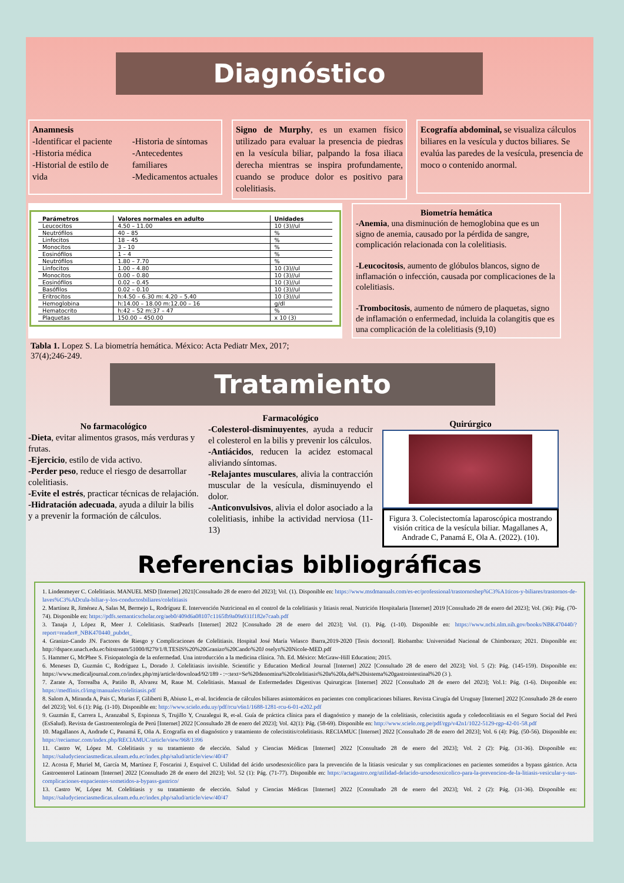Diagnóstico
Anamnesis
-Identificar el paciente
-Historia médica
-Historial de estilo de vida
-Historia de síntomas
-Antecedentes familiares
-Medicamentos actuales
Signo de Murphy, es un examen físico utilizado para evaluar la presencia de piedras en la vesícula biliar, palpando la fosa iliaca derecha mientras se inspira profundamente, cuando se produce dolor es positivo para colelitiasis.
Ecografía abdominal, se visualiza cálculos biliares en la vesícula y ductos biliares. Se evalúa las paredes de la vesícula, presencia de moco o contenido anormal.
| Parámetros | Valores normales en adulto | Unidades |
| --- | --- | --- |
| Leucocitos | 4.50 – 11.00 | 10 (3)//ul |
| Neutrófilos | 40 – 85 | % |
| Linfocitos | 18 – 45 | % |
| Monocitos | 3 – 10 | % |
| Eosinófilos | 1 – 4 | % |
| Neutrófilos | 1.80 – 7.70 | % |
| Linfocitos | 1.00 – 4.80 | 10 (3)//ul |
| Monocitos | 0.00 – 0.80 | 10 (3)//ul |
| Eosinófilos | 0.02 – 0.45 | 10 (3)//ul |
| Basófilos | 0.02 – 0.10 | 10 (3)//ul |
| Eritrocitos | h:4.50 – 6.30 m: 4.20 – 5.40 | 10 (3)//ul |
| Hemoglobina | h:14.00 – 18.00 m:12.00 – 16 | g/dl |
| Hematocrito | h:42 – 52 m:37 – 47 | % |
| Plaquetas | 150.00 – 450.00 | x 10 (3) |
Biometría hemática
-Anemia, una disminución de hemoglobina que es un signo de anemia, causado por la pérdida de sangre, complicación relacionada con la colelitiasis.
-Leucocitosis, aumento de glóbulos blancos, signo de inflamación o infección, causada por complicaciones de la colelitiasis.
-Trombocitosis, aumento de número de plaquetas, signo de inflamación o enfermedad, incluida la colangitis que es una complicación de la colelitiasis (9,10)
Tabla 1. Lopez S. La biometría hemática. México: Acta Pediatr Mex, 2017; 37(4);246-249.
Tratamiento
No farmacológico
-Dieta, evitar alimentos grasos, más verduras y frutas.
-Ejercicio, estilo de vida activo.
-Perder peso, reduce el riesgo de desarrollar colelitiasis.
-Evite el estrés, practicar técnicas de relajación.
-Hidratación adecuada, ayuda a diluir la bilis y a prevenir la formación de cálculos.
Farmacológico
-Colesterol-disminuyentes, ayuda a reducir el colesterol en la bilis y prevenir los cálculos.
-Antiácidos, reducen la acidez estomacal aliviando síntomas.
-Relajantes musculares, alivia la contracción muscular de la vesícula, disminuyendo el dolor.
-Anticonvulsivos, alivia el dolor asociado a la colelitiasis, inhibe la actividad nerviosa (11-13)
Quirúrgico
Figura 3. Colecistectomía laparoscópica mostrando visión critica de la vesícula biliar. Magallanes A, Andrade C, Panamá E, Ola A. (2022). (10).
Referencias bibliográficas
1. Lindenmeyer C. Colelitiasis. MANUEL MSD [Internet] 2021[Consultado 28 de enero del 2023]; Vol. (1). Disponible en: https://www.msdmanuals.com/es-ec/professional/trastornoshep%C3%A1ticos-y-biliares/trastornos-de-laves%C3%ADcula-biliar-y-los-conductosbiliares/colelitiasis
2. Martínez R, Jiménez A, Salas M, Bermejo L, Rodríguez E. Intervención Nutricional en el control de la colelitiasis y litiasis renal. Nutrición Hospitalaria [Internet] 2019 [Consultado 28 de enero del 2023]; Vol. (36): Pág. (70-74). Disponible en: https://pdfs.semanticscholar.org/aeb0/409d6a08107c1165fb9a09a931f182e7caab.pdf
3. Tanaja J, López R, Meer J. Colelitiasis. StatPearls [Internet] 2022 [Consultado 28 de enero del 2023]; Vol. (1). Pág. (1-10). Disponible en: https://www.ncbi.nlm.nih.gov/books/NBK470440/?report=reader#_NBK470440_pubdet_
4. Granizo-Cando JN. Factores de Riesgo y Complicaciones de Colelitiasis. Hospital José María Velasco Ibarra,2019-2020 [Tesis doctoral]. Riobamba: Universidad Nacional de Chimborazo; 2021. Disponible en: http://dspace.unach.edu.ec/bitstream/51000/8279/1/8.TESIS%20%20Granizo%20Cando%20J oselyn%20Nicole-MED.pdf
5. Hammer G, McPhee S. Fisiopatología de la enfermedad. Una introducción a la medicina clínica. 7th. Ed. México: McGraw-Hill Education; 2015.
6. Meneses D, Guzmán C, Rodríguez L, Dorado J. Colelitiasis invisible. Scientific y Education Medical Journal [Internet] 2022 [Consultado 28 de enero del 2023]; Vol. 5 (2): Pág. (145-159). Disponible en: https://www.medicaljournal.com.co/index.php/mj/article/download/92/189 - :~:text=Se%20denomina%20colelitiasis%20a%20la,del%20sistema%20gastrointestinal%20 (3 ).
7. Zarate A, Torrealba A, Patiño B, Alvarez M, Raue M. Colelitiasis. Manual de Enfermedades Digestivas Quirurgicas [Internet] 2022 [Consultado 28 de enero del 2023]; Vol.1: Pág. (1-6). Disponible en: https://medfinis.cl/img/manuales/colelitiasis.pdf
8. Salom A, Miranda A, Pais C, Murias F, Giliberti B, Abiuso L, et-al. Incidencia de cálculos biliares asintomáticos en pacientes con complicaciones biliares. Revista Cirugía del Uruguay [Internet] 2022 [Consultado 28 de enero del 2023]; Vol. 6 (1): Pág. (1-10). Disponible en: http://www.scielo.edu.uy/pdf/rcu/v6n1/1688-1281-rcu-6-01-e202.pdf
9. Guzmán E, Carrera L, Aranzabal S, Espinoza S, Trujillo Y, Cruzalegui R, et-al. Guía de práctica clínica para el diagnóstico y manejo de la colelitiasis, colecistitis aguda y coledocolitiasis en el Seguro Social del Perú (EsSalud). Revista de Gastroenterología de Perú [Internet] 2022 [Consultado 28 de enero del 2023]; Vol. 42(1): Pág. (58-69). Disponible en: http://www.scielo.org.pe/pdf/rgp/v42n1/1022-5129-rgp-42-01-58.pdf
10. Magallanos A, Andrade C, Panamá E, Oña A. Ecografía en el diagnóstico y tratamiento de colecistitis/colelitiasis. RECIAMUC [Internet] 2022 [Consultado 28 de enero del 2023]; Vol. 6 (4): Pág. (50-56). Disponible en: https://reciamuc.com/index.php/RECIAMUC/article/view/968/1396
11. Castro W, López M. Colelitiasis y su tratamiento de elección. Salud y Ciencias Médicas [Internet] 2022 [Consultado 28 de enero del 2023]; Vol. 2 (2): Pág. (31-36). Disponible en: https://saludycienciasmedicas.uleam.edu.ec/index.php/salud/article/view/40/47
12. Acosta F, Muriel M, García M, Martínez F, Foscarini J, Esquivel C. Utilidad del ácido ursodesoxicólico para la prevención de la litiasis vesicular y sus complicaciones en pacientes sometidos a bypass gástrico. Acta Gastroenterol Latinoam [Internet] 2022 [Consultado 28 de enero del 2023]; Vol. 52 (1): Pág. (71-77). Disponible en: https://actagastro.org/utilidad-delacido-ursodesoxicolico-para-la-prevencion-de-la-litiasis-vesicular-y-sus-complicaciones-enpacientes-sometidos-a-bypass-gastrico/
13. Castro W, López M. Colelitiasis y su tratamiento de elección. Salud y Ciencias Médicas [Internet] 2022 [Consultado 28 de enero del 2023]; Vol. 2 (2): Pág. (31-36). Disponible en: https://saludycienciasmedicas.uleam.edu.ec/index.php/salud/article/view/40/47